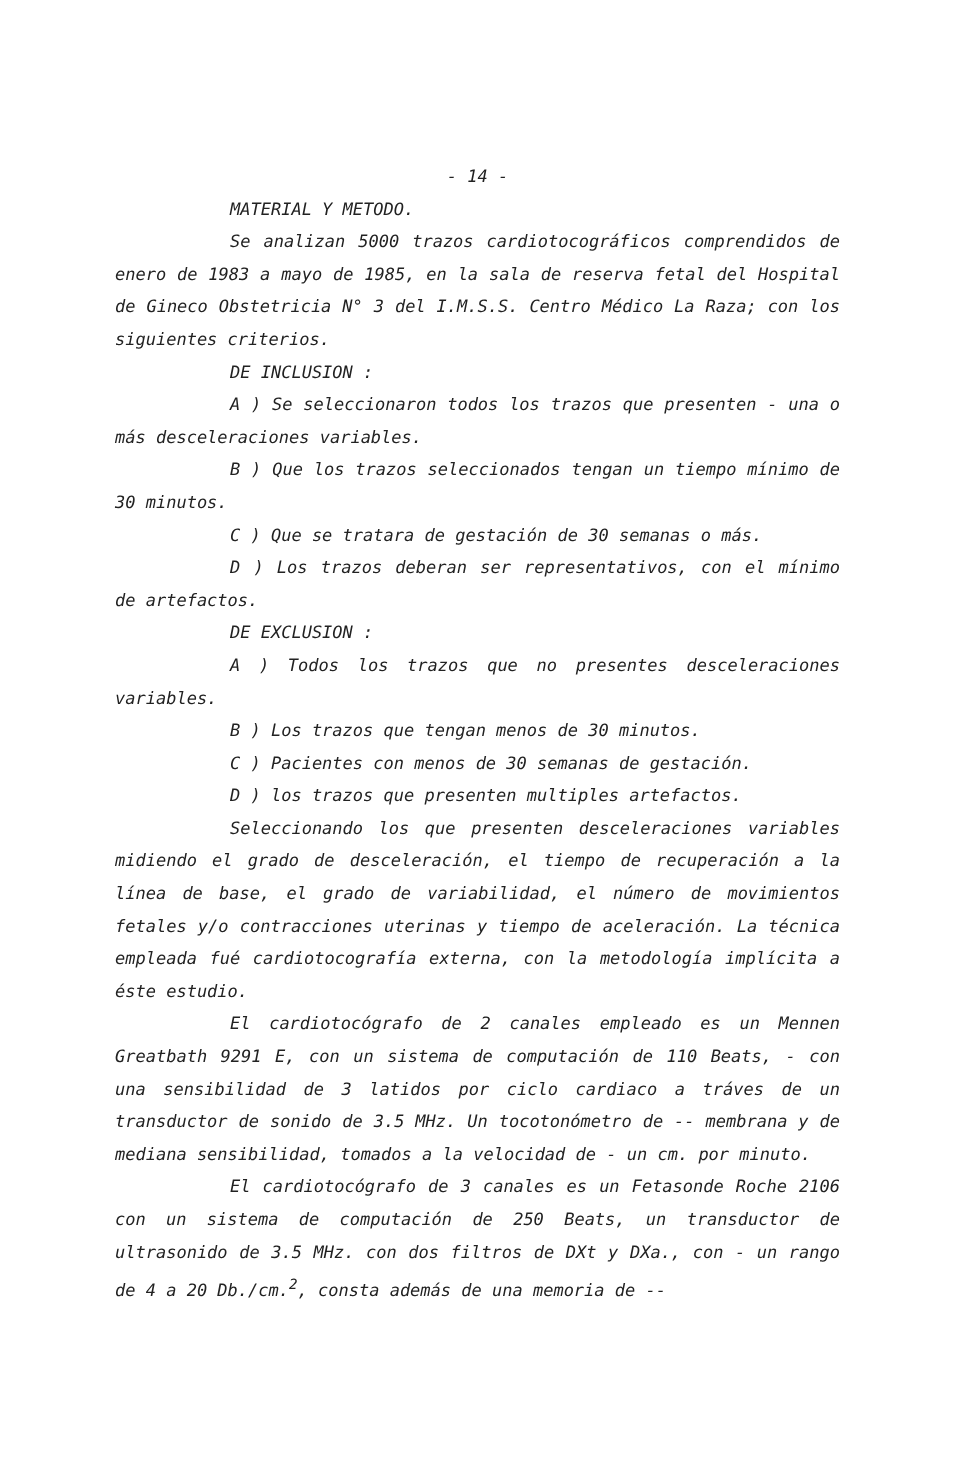- 14 -
MATERIAL Y METODO.
Se analizan 5000 trazos cardiotocográficos comprendidos de enero de 1983 a mayo de 1985, en la sala de reserva fetal del Hospital de Gineco Obstetricia N° 3 del I.M.S.S. Centro Médico La Raza; con los siguientes criterios.
DE INCLUSION :
A ) Se seleccionaron todos los trazos que presenten - una o más desceleraciones variables.
B ) Que los trazos seleccionados tengan un tiempo mínimo de 30 minutos.
C ) Que se tratara de gestación de 30 semanas o más.
D ) Los trazos deberan ser representativos, con el mínimo de artefactos.
DE EXCLUSION :
A ) Todos los trazos que no presentes desceleraciones variables.
B ) Los trazos que tengan menos de 30 minutos.
C ) Pacientes con menos de 30 semanas de gestación.
D ) los trazos que presenten multiples artefactos.
Seleccionando los que presenten desceleraciones variables midiendo el grado de desceleración, el tiempo de recuperación a la línea de base, el grado de variabilidad, el número de movimientos fetales y/o contracciones uterinas y tiempo de aceleración. La técnica empleada fué cardiotocografía externa, con la metodología implícita a éste estudio.
El cardiotocógrafo de 2 canales empleado es un Mennen Greatbath 9291 E, con un sistema de computación de 110 Beats, - con una sensibilidad de 3 latidos por ciclo cardiaco a tráves de un transductor de sonido de 3.5 MHz. Un tocotonómetro de -- membrana y de mediana sensibilidad, tomados a la velocidad de - un cm. por minuto.
El cardiotocógrafo de 3 canales es un Fetasonde Roche 2106 con un sistema de computación de 250 Beats, un transductor de ultrasonido de 3.5 MHz. con dos filtros de DXt y DXa., con - un rango de 4 a 20 Db./cm.<sup>2</sup>, consta además de una memoria de --